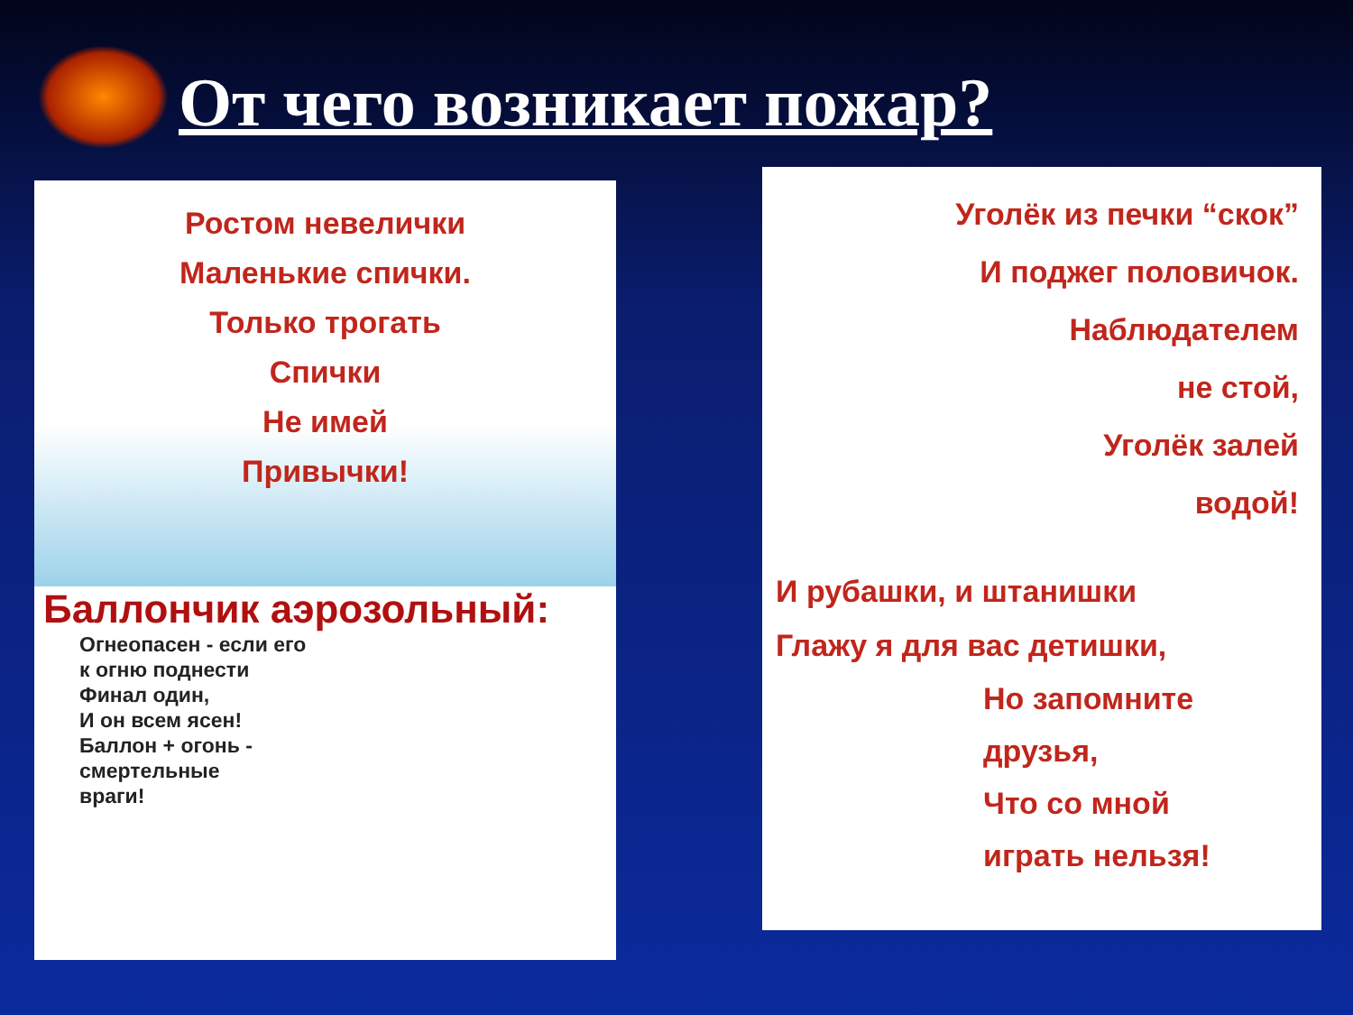От чего возникает пожар?
Ростом невелички
Маленькие спички.
Только трогать
Спички
Не имей
Привычки!
Баллончик аэрозольный:
Огнеопасен - если его
к огню поднести
Финал один,
И он всем ясен!
Баллон + огонь -
смертельные
враги!
Уголёк из печки “скок”
И поджег половичок.
Наблюдателем
не стой,
Уголёк залей
водой!
И рубашки, и штанишки
Глажу я для вас детишки,
Но запомните
друзья,
Что со мной
играть нельзя!